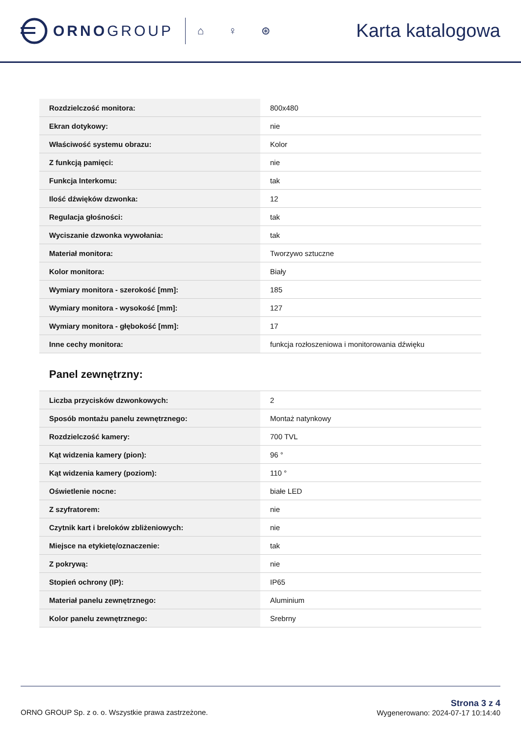ORNOGROUP
⌂ ♀ ⊛
Karta katalogowa
| Rozdzielczość monitora: | 800x480 |
| Ekran dotykowy: | nie |
| Właściwość systemu obrazu: | Kolor |
| Z funkcją pamięci: | nie |
| Funkcja Interkomu: | tak |
| Ilość dźwięków dzwonka: | 12 |
| Regulacja głośności: | tak |
| Wyciszanie dzwonka wywołania: | tak |
| Materiał monitora: | Tworzywo sztuczne |
| Kolor monitora: | Biały |
| Wymiary monitora - szerokość [mm]: | 185 |
| Wymiary monitora - wysokość [mm]: | 127 |
| Wymiary monitora - głębokość [mm]: | 17 |
| Inne cechy monitora: | funkcja rozłoszeniowa i monitorowania dźwięku |
Panel zewnętrzny:
| Liczba przycisków dzwonkowych: | 2 |
| Sposób montażu panelu zewnętrznego: | Montaż natynkowy |
| Rozdzielczość kamery: | 700 TVL |
| Kąt widzenia kamery (pion): | 96 ° |
| Kąt widzenia kamery (poziom): | 110 ° |
| Oświetlenie nocne: | białe LED |
| Z szyfratorem: | nie |
| Czytnik kart i breloków zbliżeniowych: | nie |
| Miejsce na etykietę/oznaczenie: | tak |
| Z pokrywą: | nie |
| Stopień ochrony (IP): | IP65 |
| Materiał panelu zewnętrznego: | Aluminium |
| Kolor panelu zewnętrznego: | Srebrny |
ORNO GROUP Sp. z o. o. Wszystkie prawa zastrzeżone.
Strona 3 z 4
Wygenerowano: 2024-07-17 10:14:40